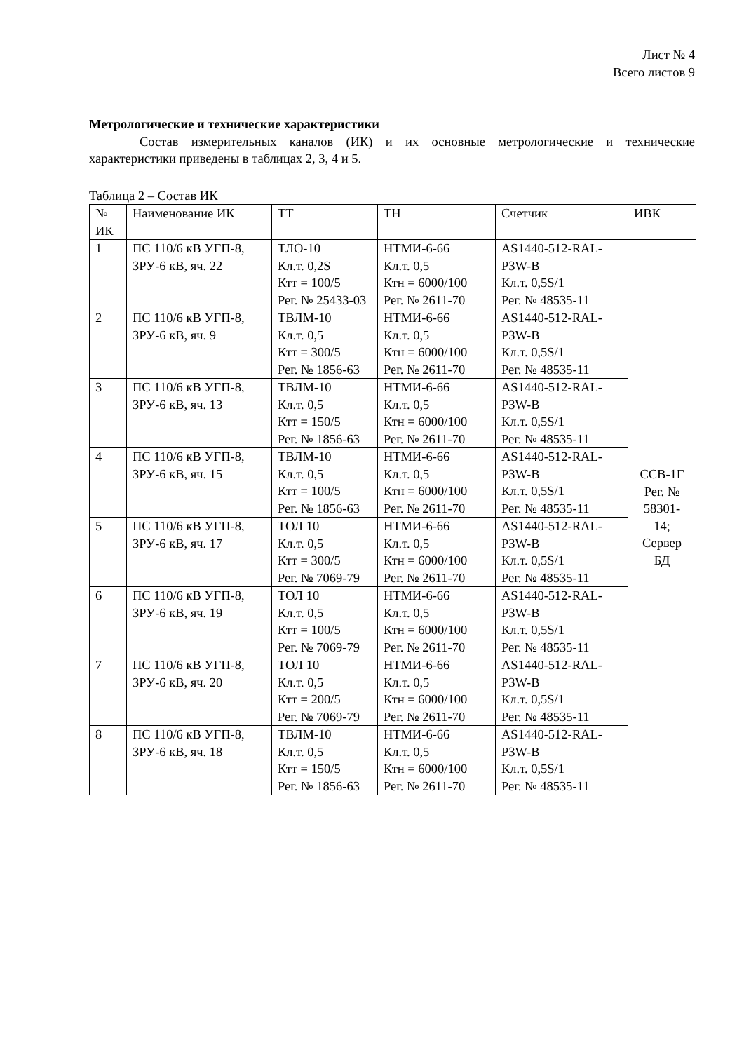Лист № 4
Всего листов 9
Метрологические и технические характеристики
Состав измерительных каналов (ИК) и их основные метрологические и технические характеристики приведены в таблицах 2, 3, 4 и 5.
Таблица 2 – Состав ИК
| № ИК | Наименование ИК | ТТ | ТН | Счетчик | ИВК |
| --- | --- | --- | --- | --- | --- |
| 1 | ПС 110/6 кВ УГП-8, ЗРУ-6 кВ, яч. 22 | ТЛО-10 Кл.т. 0,2S Ктт = 100/5 Рег. № 25433-03 | НТМИ-6-66 Кл.т. 0,5 Ктн = 6000/100 Рег. № 2611-70 | AS1440-512-RAL-P3W-B Кл.т. 0,5S/1 Рег. № 48535-11 | ССВ-1Г Рег. № 58301- 14; Сервер БД |
| 2 | ПС 110/6 кВ УГП-8, ЗРУ-6 кВ, яч. 9 | ТВЛМ-10 Кл.т. 0,5 Ктт = 300/5 Рег. № 1856-63 | НТМИ-6-66 Кл.т. 0,5 Ктн = 6000/100 Рег. № 2611-70 | AS1440-512-RAL-P3W-B Кл.т. 0,5S/1 Рег. № 48535-11 | |
| 3 | ПС 110/6 кВ УГП-8, ЗРУ-6 кВ, яч. 13 | ТВЛМ-10 Кл.т. 0,5 Ктт = 150/5 Рег. № 1856-63 | НТМИ-6-66 Кл.т. 0,5 Ктн = 6000/100 Рег. № 2611-70 | AS1440-512-RAL-P3W-B Кл.т. 0,5S/1 Рег. № 48535-11 | |
| 4 | ПС 110/6 кВ УГП-8, ЗРУ-6 кВ, яч. 15 | ТВЛМ-10 Кл.т. 0,5 Ктт = 100/5 Рег. № 1856-63 | НТМИ-6-66 Кл.т. 0,5 Ктн = 6000/100 Рег. № 2611-70 | AS1440-512-RAL-P3W-B Кл.т. 0,5S/1 Рег. № 48535-11 | |
| 5 | ПС 110/6 кВ УГП-8, ЗРУ-6 кВ, яч. 17 | ТОЛ 10 Кл.т. 0,5 Ктт = 300/5 Рег. № 7069-79 | НТМИ-6-66 Кл.т. 0,5 Ктн = 6000/100 Рег. № 2611-70 | AS1440-512-RAL-P3W-B Кл.т. 0,5S/1 Рег. № 48535-11 | |
| 6 | ПС 110/6 кВ УГП-8, ЗРУ-6 кВ, яч. 19 | ТОЛ 10 Кл.т. 0,5 Ктт = 100/5 Рег. № 7069-79 | НТМИ-6-66 Кл.т. 0,5 Ктн = 6000/100 Рег. № 2611-70 | AS1440-512-RAL-P3W-B Кл.т. 0,5S/1 Рег. № 48535-11 | |
| 7 | ПС 110/6 кВ УГП-8, ЗРУ-6 кВ, яч. 20 | ТОЛ 10 Кл.т. 0,5 Ктт = 200/5 Рег. № 7069-79 | НТМИ-6-66 Кл.т. 0,5 Ктн = 6000/100 Рег. № 2611-70 | AS1440-512-RAL-P3W-B Кл.т. 0,5S/1 Рег. № 48535-11 | |
| 8 | ПС 110/6 кВ УГП-8, ЗРУ-6 кВ, яч. 18 | ТВЛМ-10 Кл.т. 0,5 Ктт = 150/5 Рег. № 1856-63 | НТМИ-6-66 Кл.т. 0,5 Ктн = 6000/100 Рег. № 2611-70 | AS1440-512-RAL-P3W-B Кл.т. 0,5S/1 Рег. № 48535-11 | |